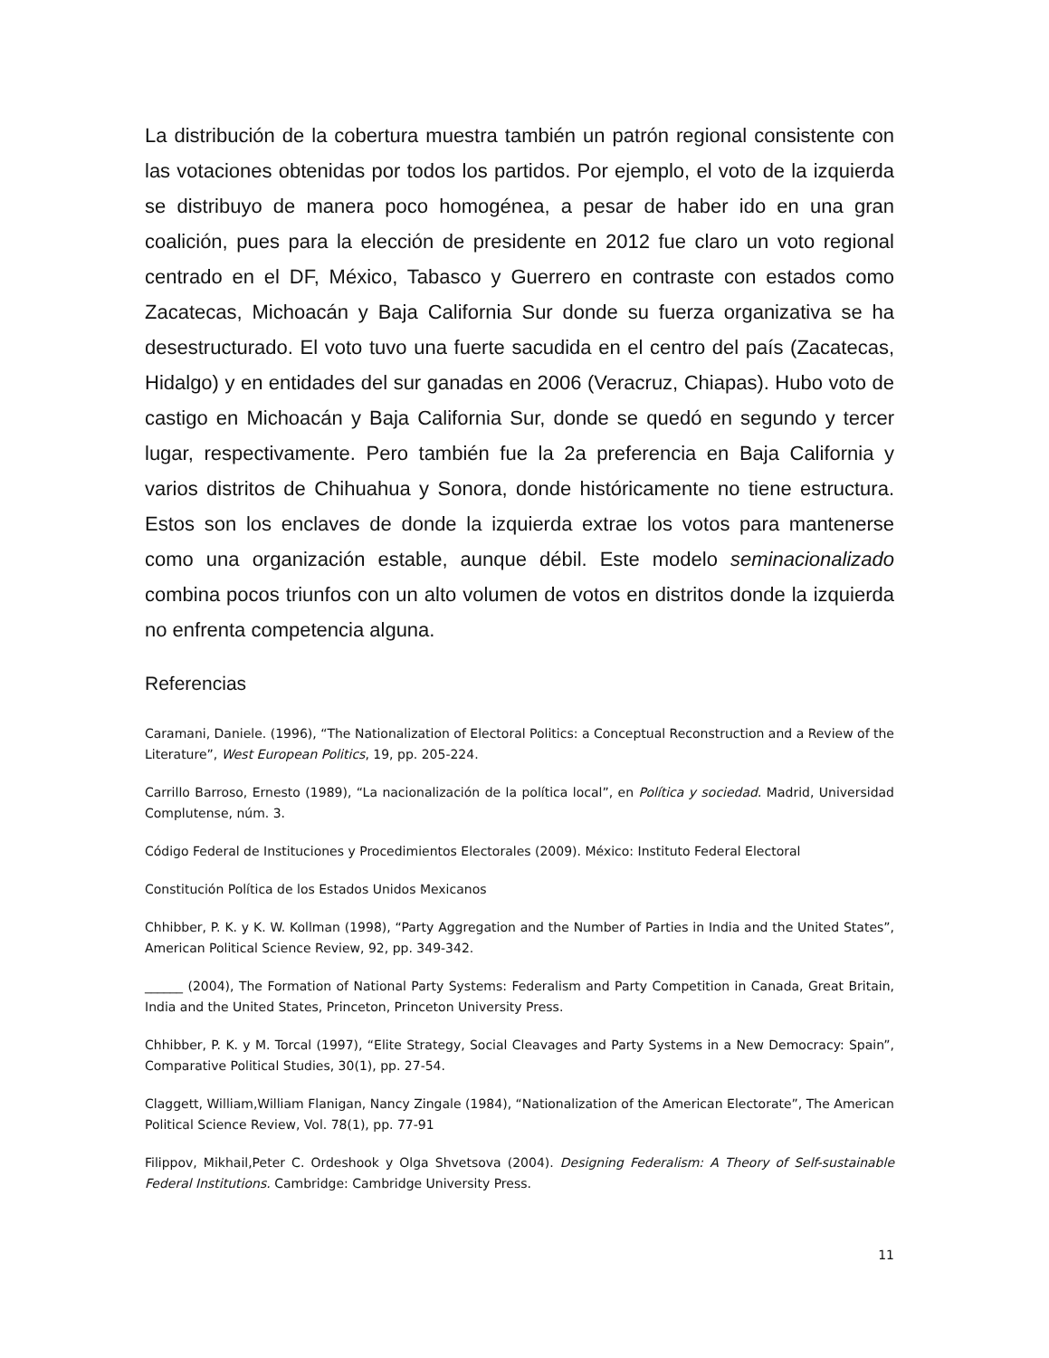La distribución de la cobertura muestra también un patrón regional consistente con las votaciones obtenidas por todos los partidos. Por ejemplo, el voto de la izquierda se distribuyo de manera poco homogénea, a pesar de haber ido en una gran coalición, pues para la elección de presidente en 2012 fue claro un voto regional centrado en el DF, México, Tabasco y Guerrero en contraste con estados como Zacatecas, Michoacán y Baja California Sur donde su fuerza organizativa se ha desestructurado. El voto tuvo una fuerte sacudida en el centro del país (Zacatecas, Hidalgo) y en entidades del sur ganadas en 2006 (Veracruz, Chiapas). Hubo voto de castigo en Michoacán y Baja California Sur, donde se quedó en segundo y tercer lugar, respectivamente. Pero también fue la 2a preferencia en Baja California y varios distritos de Chihuahua y Sonora, donde históricamente no tiene estructura. Estos son los enclaves de donde la izquierda extrae los votos para mantenerse como una organización estable, aunque débil. Este modelo seminacionalizado combina pocos triunfos con un alto volumen de votos en distritos donde la izquierda no enfrenta competencia alguna.
Referencias
Caramani, Daniele. (1996), “The Nationalization of Electoral Politics: a Conceptual Reconstruction and a Review of the Literature”, West European Politics, 19, pp. 205-224.
Carrillo Barroso, Ernesto (1989), “La nacionalización de la política local”, en Política y sociedad. Madrid, Universidad Complutense, núm. 3.
Código Federal de Instituciones y Procedimientos Electorales (2009). México: Instituto Federal Electoral
Constitución Política de los Estados Unidos Mexicanos
Chhibber, P. K. y K. W. Kollman (1998), “Party Aggregation and the Number of Parties in India and the United States”, American Political Science Review, 92, pp. 349-342.
______ (2004), The Formation of National Party Systems: Federalism and Party Competition in Canada, Great Britain, India and the United States, Princeton, Princeton University Press.
Chhibber, P. K. y M. Torcal (1997), “Elite Strategy, Social Cleavages and Party Systems in a New Democracy: Spain”, Comparative Political Studies, 30(1), pp. 27-54.
Claggett, William,William Flanigan, Nancy Zingale (1984), “Nationalization of the American Electorate”, The American Political Science Review, Vol. 78(1), pp. 77-91
Filippov, Mikhail,Peter C. Ordeshook y Olga Shvetsova (2004). Designing Federalism: A Theory of Self-sustainable Federal Institutions. Cambridge: Cambridge University Press.
11